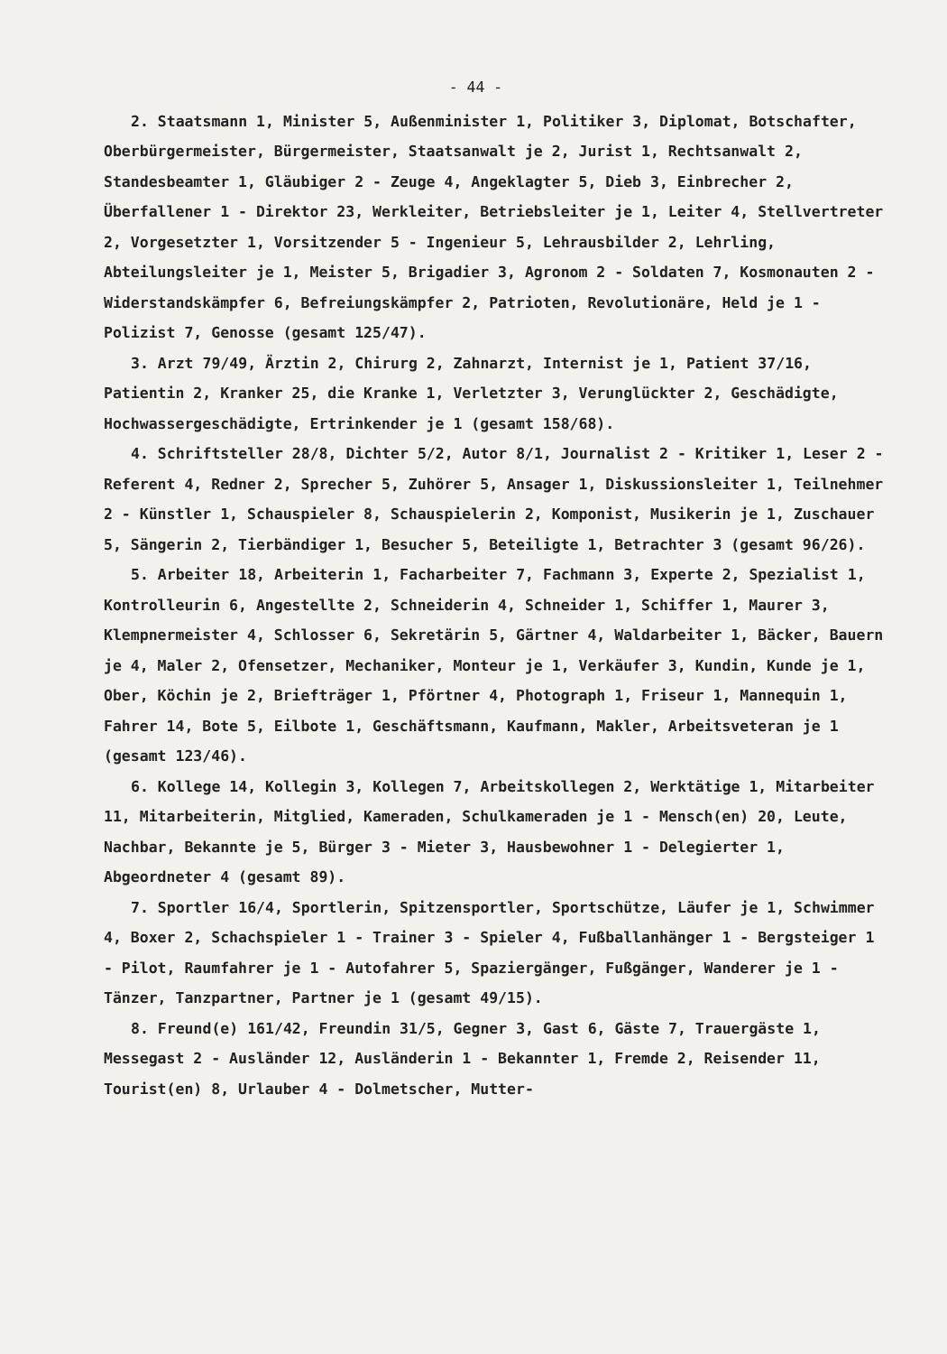- 44 -
2. Staatsmann 1, Minister 5, Außenminister 1, Politiker 3, Diplomat, Botschafter, Oberbürgermeister, Bürgermeister, Staatsanwalt je 2, Jurist 1, Rechtsanwalt 2, Standesbeamter 1, Gläubiger 2 - Zeuge 4, Angeklagter 5, Dieb 3, Einbrecher 2, Überfallener 1 - Direktor 23, Werkleiter, Betriebsleiter je 1, Leiter 4, Stellvertreter 2, Vorgesetzter 1, Vorsitzender 5 - Ingenieur 5, Lehrausbilder 2, Lehrling, Abteilungsleiter je 1, Meister 5, Brigadier 3, Agronom 2 - Soldaten 7, Kosmonauten 2 - Widerstandskämpfer 6, Befreiungskämpfer 2, Patrioten, Revolutionäre, Held je 1 - Polizist 7, Genosse (gesamt 125/47).
3. Arzt 79/49, Ärztin 2, Chirurg 2, Zahnarzt, Internist je 1, Patient 37/16, Patientin 2, Kranker 25, die Kranke 1, Verletzter 3, Verunglückter 2, Geschädigte, Hochwassergeschädigte, Ertrinkender je 1 (gesamt 158/68).
4. Schriftsteller 28/8, Dichter 5/2, Autor 8/1, Journalist 2 - Kritiker 1, Leser 2 - Referent 4, Redner 2, Sprecher 5, Zuhörer 5, Ansager 1, Diskussionsleiter 1, Teilnehmer 2 - Künstler 1, Schauspieler 8, Schauspielerin 2, Komponist, Musikerin je 1, Zuschauer 5, Sängerin 2, Tierbändiger 1, Besucher 5, Beteiligte 1, Betrachter 3 (gesamt 96/26).
5. Arbeiter 18, Arbeiterin 1, Facharbeiter 7, Fachmann 3, Experte 2, Spezialist 1, Kontrolleurin 6, Angestellte 2, Schneiderin 4, Schneider 1, Schiffer 1, Maurer 3, Klempnermeister 4, Schlosser 6, Sekretärin 5, Gärtner 4, Waldarbeiter 1, Bäcker, Bauern je 4, Maler 2, Ofensetzer, Mechaniker, Monteur je 1, Verkäufer 3, Kundin, Kunde je 1, Ober, Köchin je 2, Briefträger 1, Pförtner 4, Photograph 1, Friseur 1, Mannequin 1, Fahrer 14, Bote 5, Eilbote 1, Geschäftsmann, Kaufmann, Makler, Arbeitsveteran je 1 (gesamt 123/46).
6. Kollege 14, Kollegin 3, Kollegen 7, Arbeitskollegen 2, Werktätige 1, Mitarbeiter 11, Mitarbeiterin, Mitglied, Kameraden, Schulkameraden je 1 - Mensch(en) 20, Leute, Nachbar, Bekannte je 5, Bürger 3 - Mieter 3, Hausbewohner 1 - Delegierter 1, Abgeordneter 4 (gesamt 89).
7. Sportler 16/4, Sportlerin, Spitzensportler, Sportschütze, Läufer je 1, Schwimmer 4, Boxer 2, Schachspieler 1 - Trainer 3 - Spieler 4, Fußballanhänger 1 - Bergsteiger 1 - Pilot, Raumfahrer je 1 - Autofahrer 5, Spaziergänger, Fußgänger, Wanderer je 1 - Tänzer, Tanzpartner, Partner je 1 (gesamt 49/15).
8. Freund(e) 161/42, Freundin 31/5, Gegner 3, Gast 6, Gäste 7, Trauergäste 1, Messegast 2 - Ausländer 12, Ausländerin 1 - Bekannter 1, Fremde 2, Reisender 11, Tourist(en) 8, Urlauber 4 - Dolmetscher, Mutter-